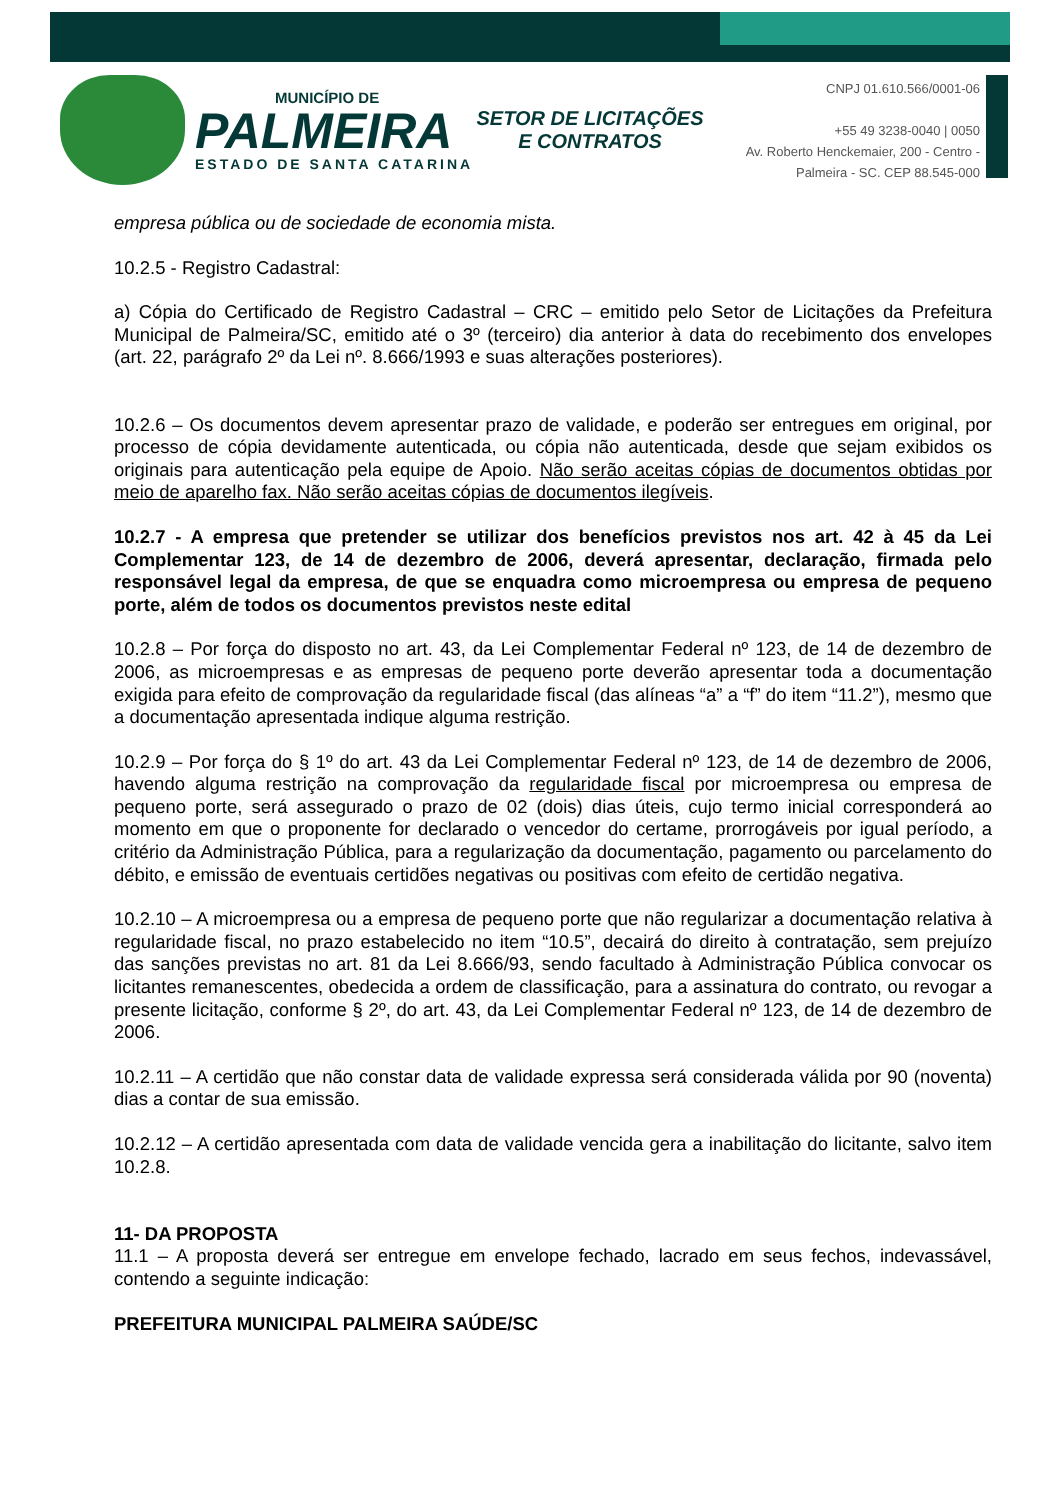MUNICÍPIO DE
PALMEIRA
ESTADO DE SANTA CATARINA
SETOR DE LICITAÇÕES E CONTRATOS
CNPJ 01.610.566/0001-06
+55 49 3238-0040 | 0050
Av. Roberto Henckemaier, 200 - Centro -
Palmeira - SC. CEP 88.545-000
empresa pública ou de sociedade de economia mista.
10.2.5 - Registro Cadastral:
a) Cópia do Certificado de Registro Cadastral – CRC – emitido pelo Setor de Licitações da Prefeitura Municipal de Palmeira/SC, emitido até o 3º (terceiro) dia anterior à data do recebimento dos envelopes (art. 22, parágrafo 2º da Lei nº. 8.666/1993 e suas alterações posteriores).
10.2.6 – Os documentos devem apresentar prazo de validade, e poderão ser entregues em original, por processo de cópia devidamente autenticada, ou cópia não autenticada, desde que sejam exibidos os originais para autenticação pela equipe de Apoio. Não serão aceitas cópias de documentos obtidas por meio de aparelho fax. Não serão aceitas cópias de documentos ilegíveis.
10.2.7 - A empresa que pretender se utilizar dos benefícios previstos nos art. 42 à 45 da Lei Complementar 123, de 14 de dezembro de 2006, deverá apresentar, declaração, firmada pelo responsável legal da empresa, de que se enquadra como microempresa ou empresa de pequeno porte, além de todos os documentos previstos neste edital
10.2.8 – Por força do disposto no art. 43, da Lei Complementar Federal nº 123, de 14 de dezembro de 2006, as microempresas e as empresas de pequeno porte deverão apresentar toda a documentação exigida para efeito de comprovação da regularidade fiscal (das alíneas “a” a “f” do item “11.2”), mesmo que a documentação apresentada indique alguma restrição.
10.2.9 – Por força do § 1º do art. 43 da Lei Complementar Federal nº 123, de 14 de dezembro de 2006, havendo alguma restrição na comprovação da regularidade fiscal por microempresa ou empresa de pequeno porte, será assegurado o prazo de 02 (dois) dias úteis, cujo termo inicial corresponderá ao momento em que o proponente for declarado o vencedor do certame, prorrogáveis por igual período, a critério da Administração Pública, para a regularização da documentação, pagamento ou parcelamento do débito, e emissão de eventuais certidões negativas ou positivas com efeito de certidão negativa.
10.2.10 – A microempresa ou a empresa de pequeno porte que não regularizar a documentação relativa à regularidade fiscal, no prazo estabelecido no item “10.5”, decairá do direito à contratação, sem prejuízo das sanções previstas no art. 81 da Lei 8.666/93, sendo facultado à Administração Pública convocar os licitantes remanescentes, obedecida a ordem de classificação, para a assinatura do contrato, ou revogar a presente licitação, conforme § 2º, do art. 43, da Lei Complementar Federal nº 123, de 14 de dezembro de 2006.
10.2.11 – A certidão que não constar data de validade expressa será considerada válida por 90 (noventa) dias a contar de sua emissão.
10.2.12 – A certidão apresentada com data de validade vencida gera a inabilitação do licitante, salvo item 10.2.8.
11- DA PROPOSTA
11.1 – A proposta deverá ser entregue em envelope fechado, lacrado em seus fechos, indevassável, contendo a seguinte indicação:
PREFEITURA MUNICIPAL PALMEIRA SAÚDE/SC